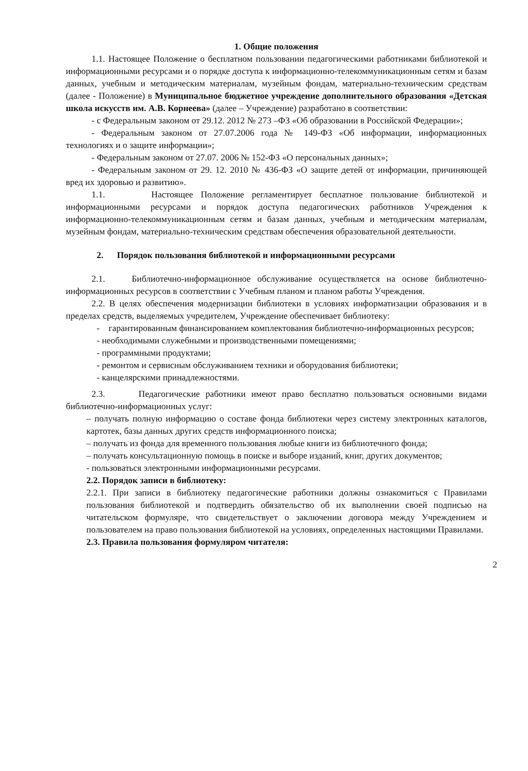1. Общие положения
1.1. Настоящее Положение о бесплатном пользовании педагогическими работниками библиотекой и информационными ресурсами и о порядке доступа к информационно-телекоммуникационным сетям и базам данных, учебным и методическим материалам, музейным фондам, материально-техническим средствам (далее - Положение) в Муниципальное бюджетное учреждение дополнительного образования «Детская школа искусств им. А.В. Корнеева» (далее – Учреждение) разработано в соответствии:
- с Федеральным законом от 29.12. 2012 № 273 –ФЗ «Об образовании в Российской Федерации»;
- Федеральным законом от 27.07.2006 года № 149-ФЗ «Об информации, информационных технологиях и о защите информации»;
- Федеральным законом от 27.07. 2006 № 152-ФЗ «О персональных данных»;
- Федеральным законом от 29. 12. 2010 № 436-ФЗ «О защите детей от информации, причиняющей вред их здоровью и развитию».
1.1. Настоящее Положение регламентирует бесплатное пользование библиотекой и информационными ресурсами и порядок доступа педагогических работников Учреждения к информационно-телекоммуникационным сетям и базам данных, учебным и методическим материалам, музейным фондам, материально-техническим средствам обеспечения образовательной деятельности.
2. Порядок пользования библиотекой и информационными ресурсами
2.1. Библиотечно-информационное обслуживание осуществляется на основе библиотечно-информационных ресурсов в соответствии с Учебным планом и планом работы Учреждения.
2.2. В целях обеспечения модернизации библиотеки в условиях информатизации образования и в пределах средств, выделяемых учредителем, Учреждение обеспечивает библиотеку:
- гарантированным финансированием комплектования библиотечно-информационных ресурсов;
- необходимыми служебными и производственными помещениями;
- программными продуктами;
- ремонтом и сервисным обслуживанием техники и оборудования библиотеки;
- канцелярскими принадлежностями.
2.3. Педагогические работники имеют право бесплатно пользоваться основными видами библиотечно-информационных услуг:
– получать полную информацию о составе фонда библиотеки через систему электронных каталогов, картотек, базы данных других средств информационного поиска;
– получать из фонда для временного пользования любые книги из библиотечного фонда;
– получать консультационную помощь в поиске и выборе изданий, книг, других документов;
- пользоваться электронными информационными ресурсами.
2.2. Порядок записи в библиотеку:
2.2.1. При записи в библиотеку педагогические работники должны ознакомиться с Правилами пользования библиотекой и подтвердить обязательство об их выполнении своей подписью на читательском формуляре, что свидетельствует о заключении договора между Учреждением и пользователем на право пользования библиотекой на условиях, определенных настоящими Правилами.
2.3. Правила пользования формуляром читателя:
2